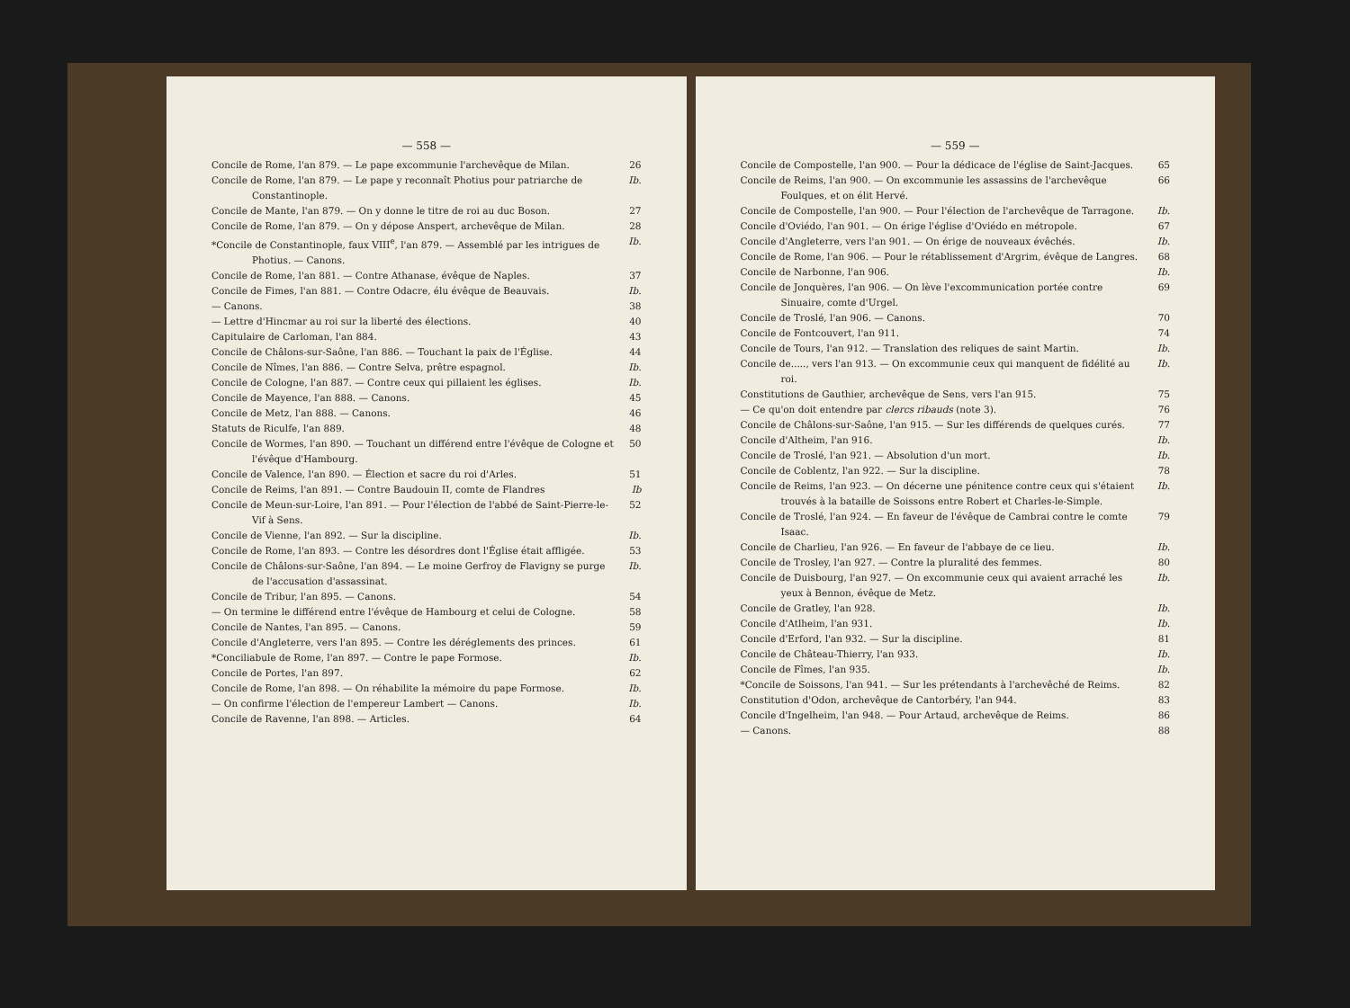— 558 —
Concile de Rome, l'an 879. — Le pape excommunie l'archevêque de Milan. 26
Concile de Rome, l'an 879. — Le pape y reconnaît Photius pour patriarche de Constantinople. Ib.
Concile de Mante, l'an 879. — On y donne le titre de roi au duc Boson. 27
Concile de Rome, l'an 879. — On y dépose Anspert, archevêque de Milan. 28
*Concile de Constantinople, faux VIII<sup>e</sup>, l'an 879. — Assemblé par les intrigues de Photius. — Canons. Ib.
Concile de Rome, l'an 881. — Contre Athanase, évêque de Naples. 37
Concile de Fimes, l'an 881. — Contre Odacre, élu évêque de Beauvais. Ib.
— Canons. 38
— Lettre d'Hincmar au roi sur la liberté des élections. 40
Capitulaire de Carloman, l'an 884. 43
Concile de Châlons-sur-Saône, l'an 886. — Touchant la paix de l'Église. 44
Concile de Nîmes, l'an 886. — Contre Selva, prêtre espagnol. Ib.
Concile de Cologne, l'an 887. — Contre ceux qui pillaient les églises. Ib.
Concile de Mayence, l'an 888. — Canons. 45
Concile de Metz, l'an 888. — Canons. 46
Statuts de Riculfe, l'an 889. 48
Concile de Wormes, l'an 890. — Touchant un différend entre l'évêque de Cologne et l'évêque d'Hambourg. 50
Concile de Valence, l'an 890. — Élection et sacre du roi d'Arles. 51
Concile de Reims, l'an 891. — Contre Baudouin II, comte de Flandres Ib
Concile de Meun-sur-Loire, l'an 891. — Pour l'élection de l'abbé de Saint-Pierre-le-Vif à Sens. 52
Concile de Vienne, l'an 892. — Sur la discipline. Ib.
Concile de Rome, l'an 893. — Contre les désordres dont l'Église était affligée. 53
Concile de Châlons-sur-Saône, l'an 894. — Le moine Gerfroy de Flavigny se purge de l'accusation d'assassinat. Ib.
Concile de Tribur, l'an 895. — Canons. 54
— On termine le différend entre l'évêque de Hambourg et celui de Cologne. 58
Concile de Nantes, l'an 895. — Canons. 59
Concile d'Angleterre, vers l'an 895. — Contre les déréglements des princes. 61
*Conciliabule de Rome, l'an 897. — Contre le pape Formose. Ib.
Concile de Portes, l'an 897. 62
Concile de Rome, l'an 898. — On réhabilite la mémoire du pape Formose. Ib.
— On confirme l'élection de l'empereur Lambert — Canons. Ib.
Concile de Ravenne, l'an 898. — Articles. 64
— 559 —
Concile de Compostelle, l'an 900. — Pour la dédicace de l'église de Saint-Jacques. 65
Concile de Reims, l'an 900. — On excommunie les assassins de l'archevêque Foulques, et on élit Hervé. 66
Concile de Compostelle, l'an 900. — Pour l'élection de l'archevêque de Tarragone. Ib.
Concile d'Oviédo, l'an 901. — On érige l'église d'Oviédo en métropole. 67
Concile d'Angleterre, vers l'an 901. — On érige de nouveaux évêchés. Ib.
Concile de Rome, l'an 906. — Pour le rétablissement d'Argrim, évêque de Langres. 68
Concile de Narbonne, l'an 906. Ib.
Concile de Jonquères, l'an 906. — On lève l'excommunication portée contre Sinuaire, comte d'Urgel. 69
Concile de Troslé, l'an 906. — Canons. 70
Concile de Fontcouvert, l'an 911. 74
Concile de Tours, l'an 912. — Translation des reliques de saint Martin. Ib.
Concile de....., vers l'an 913. — On excommunie ceux qui manquent de fidélité au roi. Ib.
Constitutions de Gauthier, archevêque de Sens, vers l'an 915. 75
— Ce qu'on doit entendre par clercs ribauds (note 3). 76
Concile de Châlons-sur-Saône, l'an 915. — Sur les différends de quelques curés. 77
Concile d'Altheim, l'an 916. Ib.
Concile de Troslé, l'an 921. — Absolution d'un mort. Ib.
Concile de Coblentz, l'an 922. — Sur la discipline. 78
Concile de Reims, l'an 923. — On décerne une pénitence contre ceux qui s'étaient trouvés à la bataille de Soissons entre Robert et Charles-le-Simple. Ib.
Concile de Troslé, l'an 924. — En faveur de l'évêque de Cambrai contre le comte Isaac. 79
Concile de Charlieu, l'an 926. — En faveur de l'abbaye de ce lieu. Ib.
Concile de Trosley, l'an 927. — Contre la pluralité des femmes. 80
Concile de Duisbourg, l'an 927. — On excommunie ceux qui avaient arraché les yeux à Bennon, évêque de Metz. Ib.
Concile de Gratley, l'an 928. Ib.
Concile d'Atlheim, l'an 931. Ib.
Concile d'Erford, l'an 932. — Sur la discipline. 81
Concile de Château-Thierry, l'an 933. Ib.
Concile de Fîmes, l'an 935. Ib.
*Concile de Soissons, l'an 941. — Sur les prétendants à l'archevêché de Reims. 82
Constitution d'Odon, archevêque de Cantorbéry, l'an 944. 83
Concile d'Ingelheim, l'an 948. — Pour Artaud, archevêque de Reims. 86
— Canons. 88